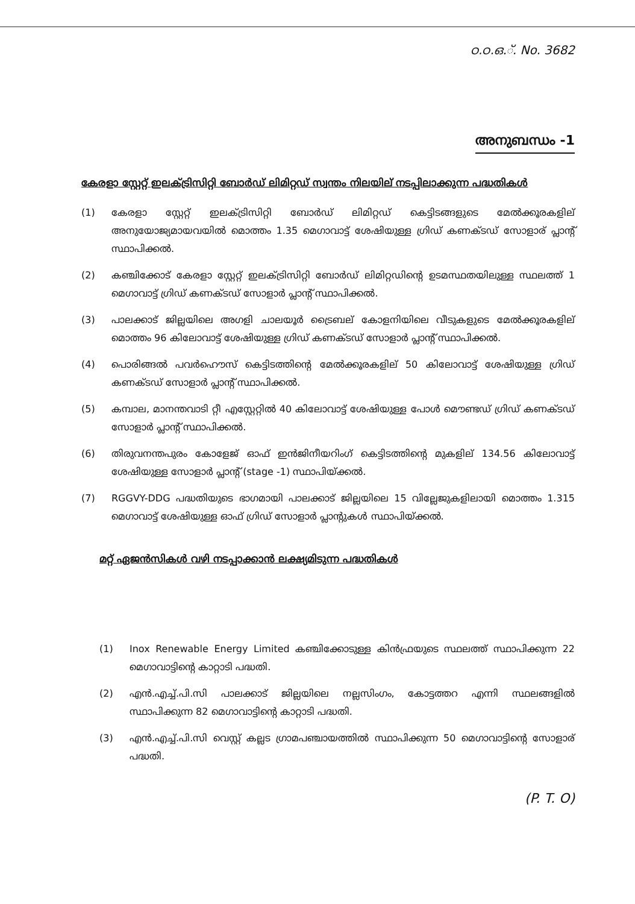ഠ.ഠ.ഒ.്. No. 3682
അനുബന്ധം -1
കേരളാ സ്റ്റേറ്റ് ഇലക്ട്രിസിറ്റി ബോർഡ് ലിമിറ്റഡ് സ്വന്തം നിലയില് നടപ്പിലാക്കുന്ന പദ്ധതികൾ
(1) കേരളാ സ്റ്റേറ്റ് ഇലക്ട്രിസിറ്റി ബോർഡ് ലിമിറ്റഡ് കെട്ടിടങ്ങളുടെ മേൽക്കൂരകളില് അനുയോജ്യമായവയിൽ മൊത്തം 1.35 മെഗാവാട്ട് ശേഷിയുള്ള ഗ്രിഡ് കണക്ടഡ് സോളാര് പ്ലാന്റ് സ്ഥാപിക്കൽ.
(2) കഞ്ചിക്കോട് കേരളാ സ്റ്റേറ്റ് ഇലക്ട്രിസിറ്റി ബോർഡ് ലിമിറ്റഡിന്റെ ഉടമസ്ഥതയിലുള്ള സ്ഥലത്ത് 1 മെഗാവാട്ട് ഗ്രിഡ് കണക്ടഡ് സോളാർ പ്ലാന്റ് സ്ഥാപിക്കൽ.
(3) പാലക്കാട് ജില്ലയിലെ അഗളി ചാലയൂർ ട്രൈബല് കോളനിയിലെ വീടുകളുടെ മേൽക്കൂരകളില് മൊത്തം 96 കിലോവാട്ട് ശേഷിയുള്ള ഗ്രിഡ് കണക്ടഡ് സോളാർ പ്ലാന്റ് സ്ഥാപിക്കൽ.
(4) പൊരിങ്ങൽ പവർഹൌസ് കെട്ടിടത്തിന്റെ മേൽക്കൂരകളില് 50 കിലോവാട്ട് ശേഷിയുള്ള ഗ്രിഡ് കണക്ടഡ് സോളാർ പ്ലാന്റ് സ്ഥാപിക്കൽ.
(5) കമ്പാല, മാനന്തവാടി റ്റീ എസ്റ്റേറ്റിൽ 40 കിലോവാട്ട് ശേഷിയുള്ള പോൾ മൌണ്ടഡ് ഗ്രിഡ് കണക്ടഡ് സോളാർ പ്ലാന്റ് സ്ഥാപിക്കൽ.
(6) തിരുവനന്തപുരം കോളേജ് ഓഫ് ഇൻജിനീയറിംഗ് കെട്ടിടത്തിന്റെ മുകളില് 134.56 കിലോവാട്ട് ശേഷിയുള്ള സോളാർ പ്ലാന്റ് (stage -1) സ്ഥാപിയ്ക്കൽ.
(7) RGGVY-DDG പദ്ധതിയുടെ ഭാഗമായി പാലക്കാട് ജില്ലയിലെ 15 വില്ലേജുകളിലായി മൊത്തം 1.315 മെഗാവാട്ട് ശേഷിയുള്ള ഓഫ് ഗ്രിഡ് സോളാർ പ്ലാന്റുകൾ സ്ഥാപിയ്ക്കൽ.
മറ്റ് ഏജൻസികൾ വഴി നടപ്പാക്കാൻ ലക്ഷ്യമിടുന്ന പദ്ധതികൾ
(1) Inox Renewable Energy Limited കഞ്ചിക്കോടുള്ള കിൻഫ്രയുടെ സ്ഥലത്ത് സ്ഥാപിക്കുന്ന 22 മെഗാവാട്ടിന്റെ കാറ്റാടി പദ്ധതി.
(2) എൻ.എച്ച്.പി.സി പാലക്കാട് ജില്ലയിലെ നല്ലസിംഗം, കോട്ടത്തറ എന്നി സ്ഥലങ്ങളിൽ സ്ഥാപിക്കുന്ന 82 മെഗാവാട്ടിന്റെ കാറ്റാടി പദ്ധതി.
(3) എൻ.എച്ച്.പി.സി വെസ്റ്റ് കല്ലട ഗ്രാമപഞ്ചായത്തിൽ സ്ഥാപിക്കുന്ന 50 മെഗാവാട്ടിന്റെ സോളാര് പദ്ധതി.
(P. T. O)